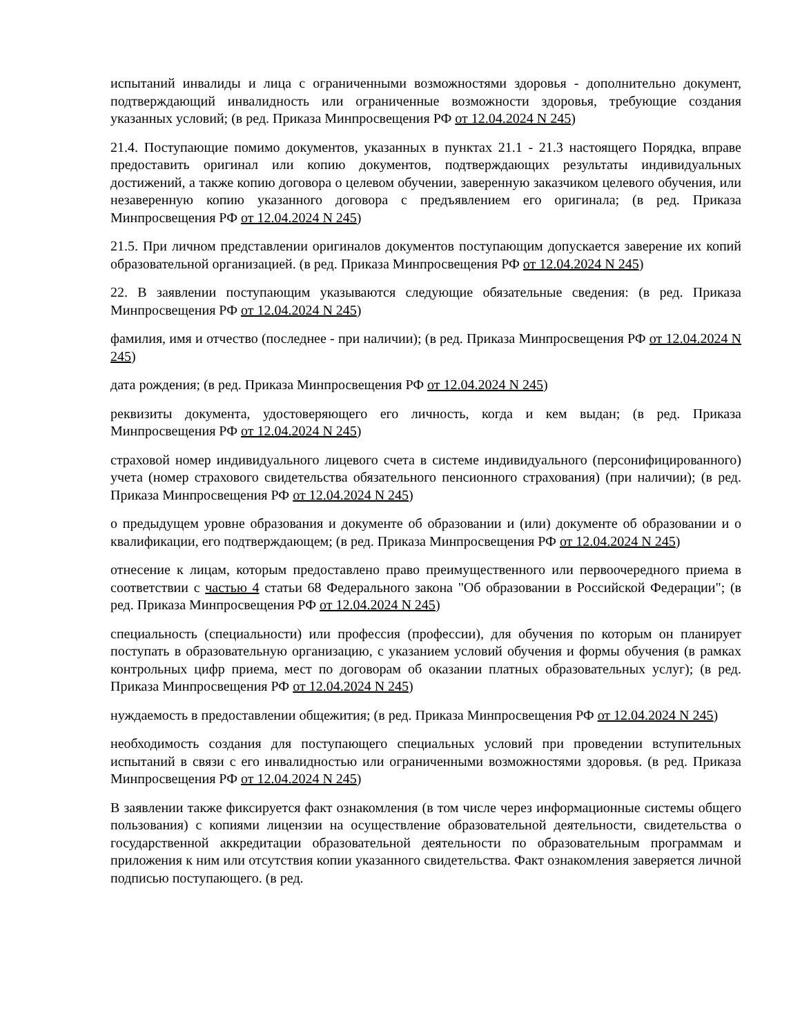испытаний инвалиды и лица с ограниченными возможностями здоровья - дополнительно документ, подтверждающий инвалидность или ограниченные возможности здоровья, требующие создания указанных условий; (в ред. Приказа Минпросвещения РФ от 12.04.2024 N 245)
21.4. Поступающие помимо документов, указанных в пунктах 21.1 - 21.3 настоящего Порядка, вправе предоставить оригинал или копию документов, подтверждающих результаты индивидуальных достижений, а также копию договора о целевом обучении, заверенную заказчиком целевого обучения, или незаверенную копию указанного договора с предъявлением его оригинала; (в ред. Приказа Минпросвещения РФ от 12.04.2024 N 245)
21.5. При личном представлении оригиналов документов поступающим допускается заверение их копий образовательной организацией. (в ред. Приказа Минпросвещения РФ от 12.04.2024 N 245)
22. В заявлении поступающим указываются следующие обязательные сведения: (в ред. Приказа Минпросвещения РФ от 12.04.2024 N 245)
фамилия, имя и отчество (последнее - при наличии); (в ред. Приказа Минпросвещения РФ от 12.04.2024 N 245)
дата рождения; (в ред. Приказа Минпросвещения РФ от 12.04.2024 N 245)
реквизиты документа, удостоверяющего его личность, когда и кем выдан; (в ред. Приказа Минпросвещения РФ от 12.04.2024 N 245)
страховой номер индивидуального лицевого счета в системе индивидуального (персонифицированного) учета (номер страхового свидетельства обязательного пенсионного страхования) (при наличии); (в ред. Приказа Минпросвещения РФ от 12.04.2024 N 245)
о предыдущем уровне образования и документе об образовании и (или) документе об образовании и о квалификации, его подтверждающем; (в ред. Приказа Минпросвещения РФ от 12.04.2024 N 245)
отнесение к лицам, которым предоставлено право преимущественного или первоочередного приема в соответствии с частью 4 статьи 68 Федерального закона "Об образовании в Российской Федерации"; (в ред. Приказа Минпросвещения РФ от 12.04.2024 N 245)
специальность (специальности) или профессия (профессии), для обучения по которым он планирует поступать в образовательную организацию, с указанием условий обучения и формы обучения (в рамках контрольных цифр приема, мест по договорам об оказании платных образовательных услуг); (в ред. Приказа Минпросвещения РФ от 12.04.2024 N 245)
нуждаемость в предоставлении общежития; (в ред. Приказа Минпросвещения РФ от 12.04.2024 N 245)
необходимость создания для поступающего специальных условий при проведении вступительных испытаний в связи с его инвалидностью или ограниченными возможностями здоровья. (в ред. Приказа Минпросвещения РФ от 12.04.2024 N 245)
В заявлении также фиксируется факт ознакомления (в том числе через информационные системы общего пользования) с копиями лицензии на осуществление образовательной деятельности, свидетельства о государственной аккредитации образовательной деятельности по образовательным программам и приложения к ним или отсутствия копии указанного свидетельства. Факт ознакомления заверяется личной подписью поступающего. (в ред.